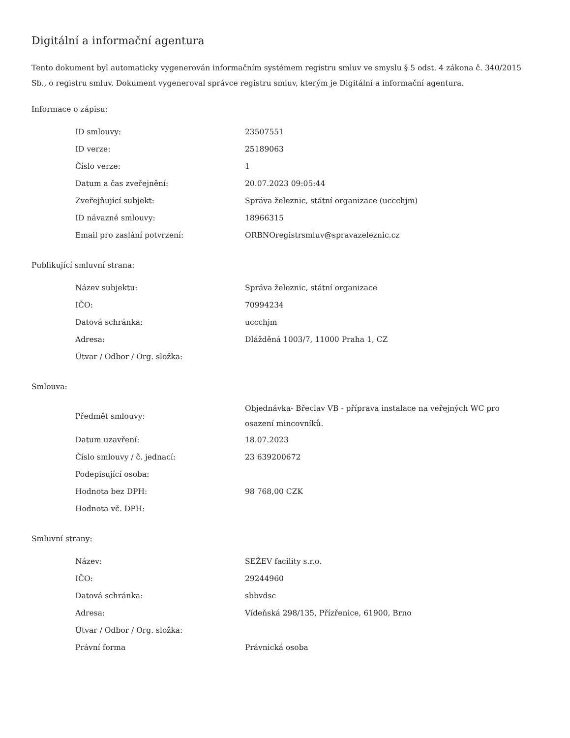Digitální a informační agentura
Tento dokument byl automaticky vygenerován informačním systémem registru smluv ve smyslu § 5 odst. 4 zákona č. 340/2015 Sb., o registru smluv. Dokument vygeneroval správce registru smluv, kterým je Digitální a informační agentura.
Informace o zápisu:
| ID smlouvy: | 23507551 |
| ID verze: | 25189063 |
| Číslo verze: | 1 |
| Datum a čas zveřejnění: | 20.07.2023 09:05:44 |
| Zveřejňující subjekt: | Správa železnic, státní organizace (uccchjm) |
| ID návazné smlouvy: | 18966315 |
| Email pro zaslání potvrzení: | ORBNOregistrsmluv@spravazeleznic.cz |
Publikující smluvní strana:
| Název subjektu: | Správa železnic, státní organizace |
| IČO: | 70994234 |
| Datová schránka: | uccchjm |
| Adresa: | Dlážděná 1003/7, 11000 Praha 1, CZ |
| Útvar / Odbor / Org. složka: | |
Smlouva:
| Předmět smlouvy: | Objednávka- Břeclav VB - příprava instalace na veřejných WC pro osazení mincovníků. |
| Datum uzavření: | 18.07.2023 |
| Číslo smlouvy / č. jednací: | 23 639200672 |
| Podepisující osoba: | |
| Hodnota bez DPH: | 98 768,00 CZK |
| Hodnota vč. DPH: | |
Smluvní strany:
| Název: | SEŽEV facility s.r.o. |
| IČO: | 29244960 |
| Datová schránka: | sbbvdsc |
| Adresa: | Vídeňská 298/135, Přízřenice, 61900, Brno |
| Útvar / Odbor / Org. složka: | |
| Právní forma | Právnická osoba |